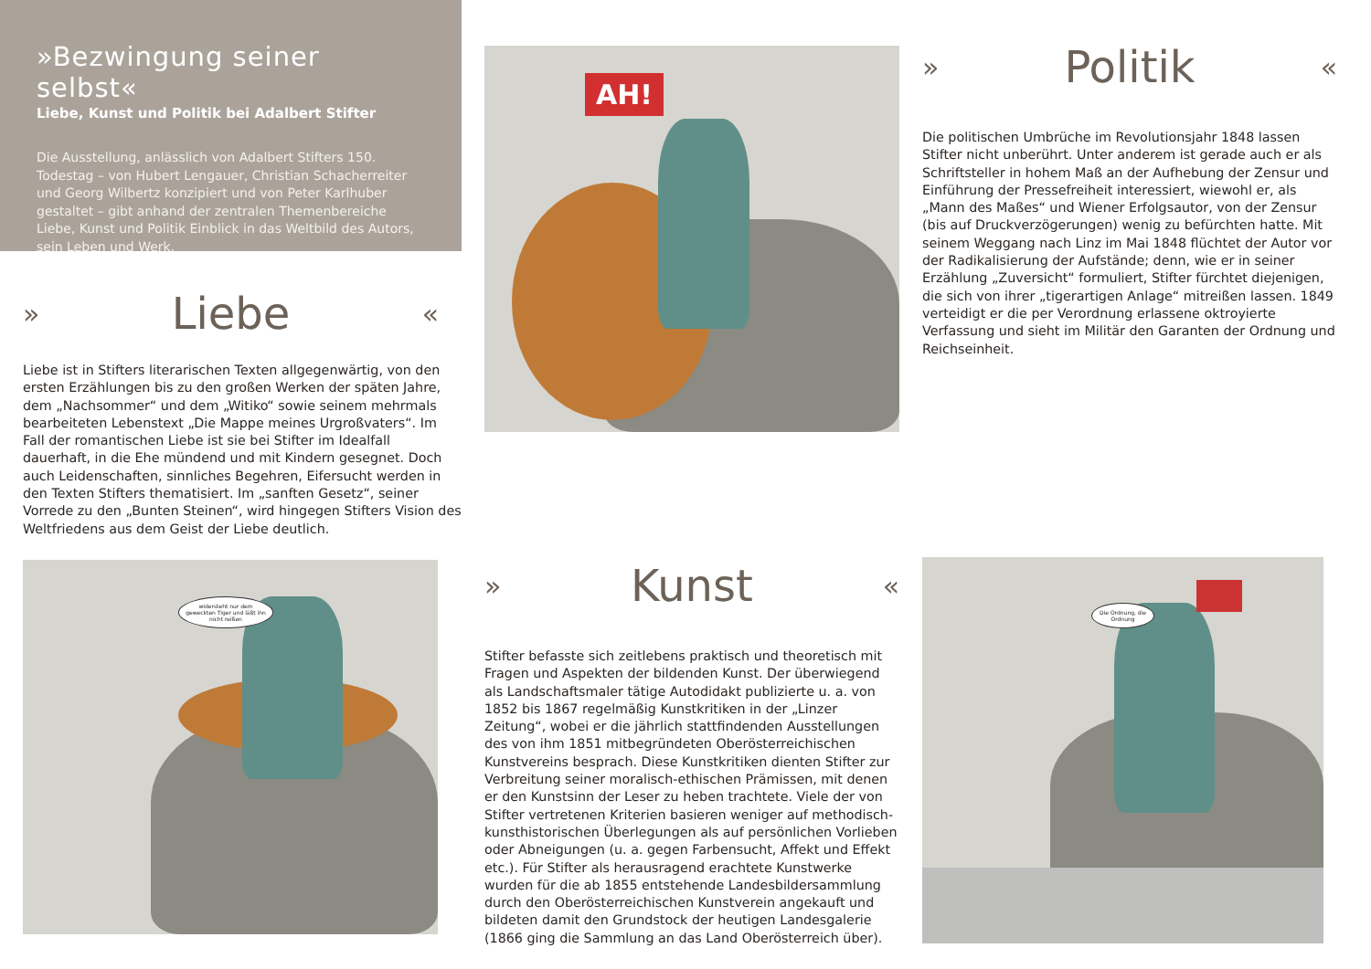»Bezwingung seiner selbst«
Liebe, Kunst und Politik bei Adalbert Stifter
Die Ausstellung, anlässlich von Adalbert Stifters 150. Todestag – von Hubert Lengauer, Christian Schacherreiter und Georg Wilbertz konzipiert und von Peter Karlhuber gestaltet – gibt anhand der zentralen Themenbereiche Liebe, Kunst und Politik Einblick in das Weltbild des Autors, sein Leben und Werk.
» Liebe «
Liebe ist in Stifters literarischen Texten allgegenwärtig, von den ersten Erzählungen bis zu den großen Werken der späten Jahre, dem „Nachsommer“ und dem „Witiko“ sowie seinem mehrmals bearbeiteten Lebenstext „Die Mappe meines Urgroßvaters“. Im Fall der romantischen Liebe ist sie bei Stifter im Idealfall dauerhaft, in die Ehe mündend und mit Kindern gesegnet. Doch auch Leidenschaften, sinnliches Begehren, Eifersucht werden in den Texten Stifters thematisiert. Im „sanften Gesetz“, seiner Vorrede zu den „Bunten Steinen“, wird hingegen Stifters Vision des Weltfriedens aus dem Geist der Liebe deutlich.
widersteht nur dem geweckten Tiger und läßt ihn nicht reißen
AH!
» Kunst «
Stifter befasste sich zeitlebens praktisch und theoretisch mit Fragen und Aspekten der bildenden Kunst. Der überwiegend als Landschaftsmaler tätige Autodidakt publizierte u. a. von 1852 bis 1867 regelmäßig Kunstkritiken in der „Linzer Zeitung“, wobei er die jährlich stattfindenden Ausstellungen des von ihm 1851 mitbegründeten Oberösterreichischen Kunstvereins besprach. Diese Kunstkritiken dienten Stifter zur Verbreitung seiner moralisch-ethischen Prämissen, mit denen er den Kunstsinn der Leser zu heben trachtete. Viele der von Stifter vertretenen Kriterien basieren weniger auf methodisch-kunsthistorischen Überlegungen als auf persönlichen Vorlieben oder Abneigungen (u. a. gegen Farbensucht, Affekt und Effekt etc.). Für Stifter als herausragend erachtete Kunstwerke wurden für die ab 1855 entstehende Landesbildersammlung durch den Oberösterreichischen Kunstverein angekauft und bildeten damit den Grundstock der heutigen Landesgalerie (1866 ging die Sammlung an das Land Oberösterreich über).
» Politik «
Die politischen Umbrüche im Revolutionsjahr 1848 lassen Stifter nicht unberührt. Unter anderem ist gerade auch er als Schriftsteller in hohem Maß an der Aufhebung der Zensur und Einführung der Pressefreiheit interessiert, wiewohl er, als „Mann des Maßes“ und Wiener Erfolgsautor, von der Zensur (bis auf Druckverzögerungen) wenig zu befürchten hatte. Mit seinem Weggang nach Linz im Mai 1848 flüchtet der Autor vor der Radikalisierung der Aufstände; denn, wie er in seiner Erzählung „Zuversicht“ formuliert, Stifter fürchtet diejenigen, die sich von ihrer „tigerartigen Anlage“ mitreißen lassen. 1849 verteidigt er die per Verordnung erlassene oktroyierte Verfassung und sieht im Militär den Garanten der Ordnung und Reichseinheit.
Die Ordnung, die Ordnung